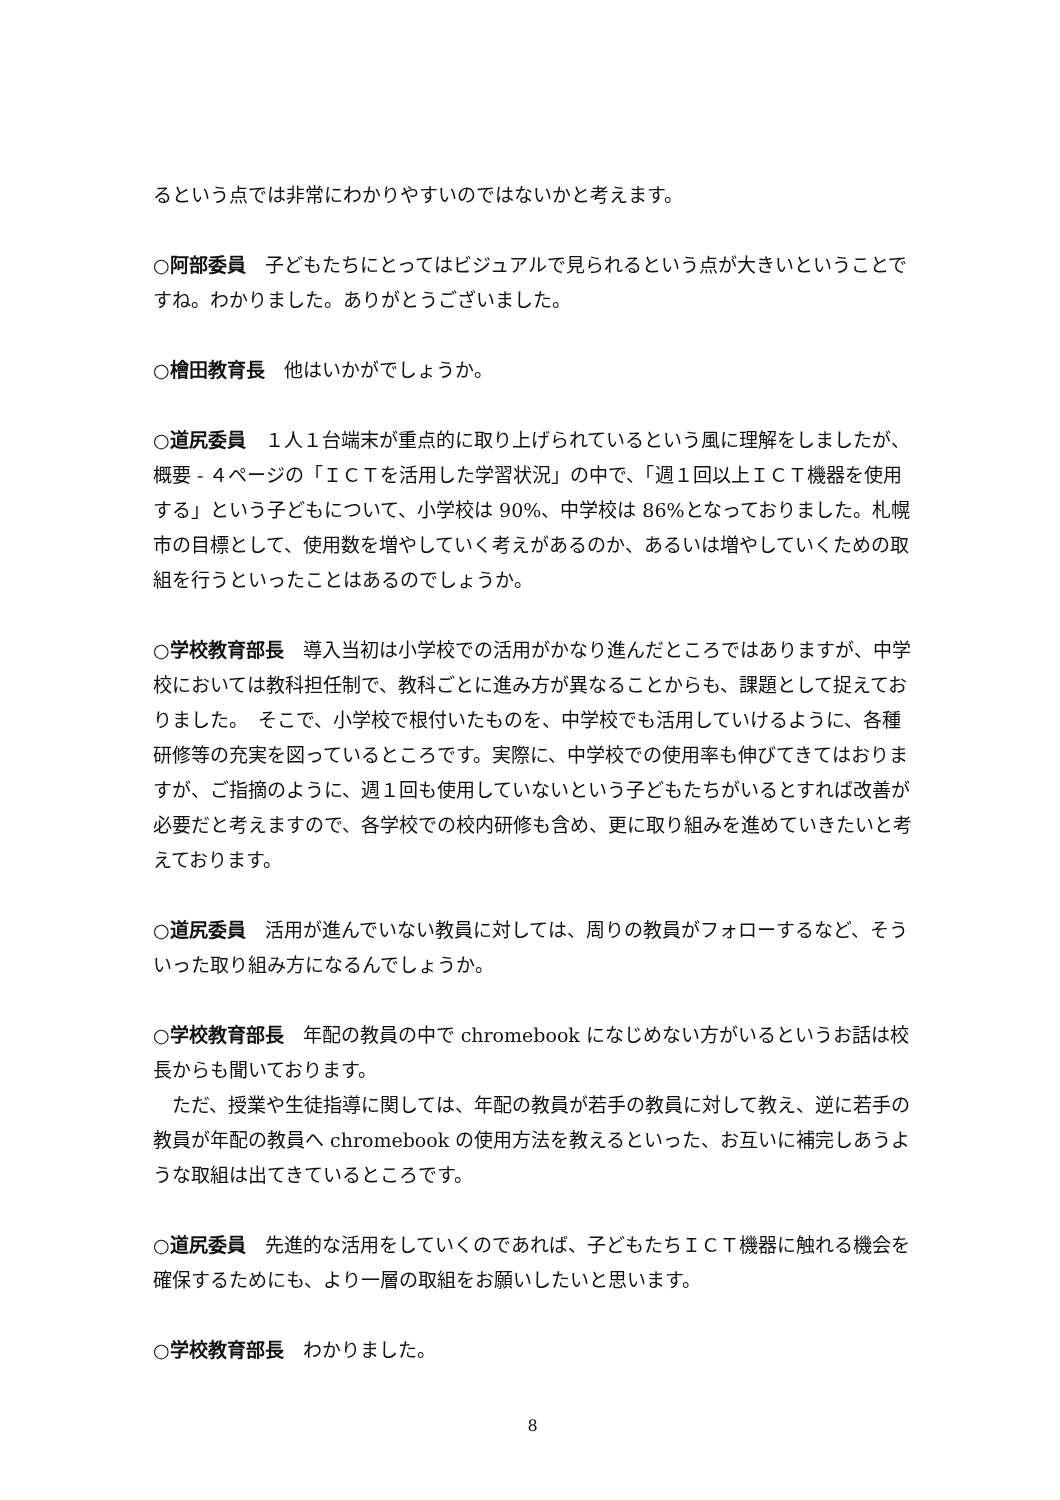るという点では非常にわかりやすいのではないかと考えます。
○阿部委員　子どもたちにとってはビジュアルで見られるという点が大きいということですね。わかりました。ありがとうございました。
○檜田教育長　他はいかがでしょうか。
○道尻委員　１人１台端末が重点的に取り上げられているという風に理解をしましたが、概要 - ４ページの「ＩＣＴを活用した学習状況」の中で、「週１回以上ＩＣＴ機器を使用する」という子どもについて、小学校は 90%、中学校は 86%となっておりました。札幌市の目標として、使用数を増やしていく考えがあるのか、あるいは増やしていくための取組を行うといったことはあるのでしょうか。
○学校教育部長　導入当初は小学校での活用がかなり進んだところではありますが、中学校においては教科担任制で、教科ごとに進み方が異なることからも、課題として捉えておりました。　そこで、小学校で根付いたものを、中学校でも活用していけるように、各種研修等の充実を図っているところです。実際に、中学校での使用率も伸びてきてはおりますが、ご指摘のように、週１回も使用していないという子どもたちがいるとすれば改善が必要だと考えますので、各学校での校内研修も含め、更に取り組みを進めていきたいと考えております。
○道尻委員　活用が進んでいない教員に対しては、周りの教員がフォローするなど、そういった取り組み方になるんでしょうか。
○学校教育部長　年配の教員の中で chromebook になじめない方がいるというお話は校長からも聞いております。
　ただ、授業や生徒指導に関しては、年配の教員が若手の教員に対して教え、逆に若手の教員が年配の教員へ chromebook の使用方法を教えるといった、お互いに補完しあうような取組は出てきているところです。
○道尻委員　先進的な活用をしていくのであれば、子どもたちＩＣＴ機器に触れる機会を確保するためにも、より一層の取組をお願いしたいと思います。
○学校教育部長　わかりました。
8